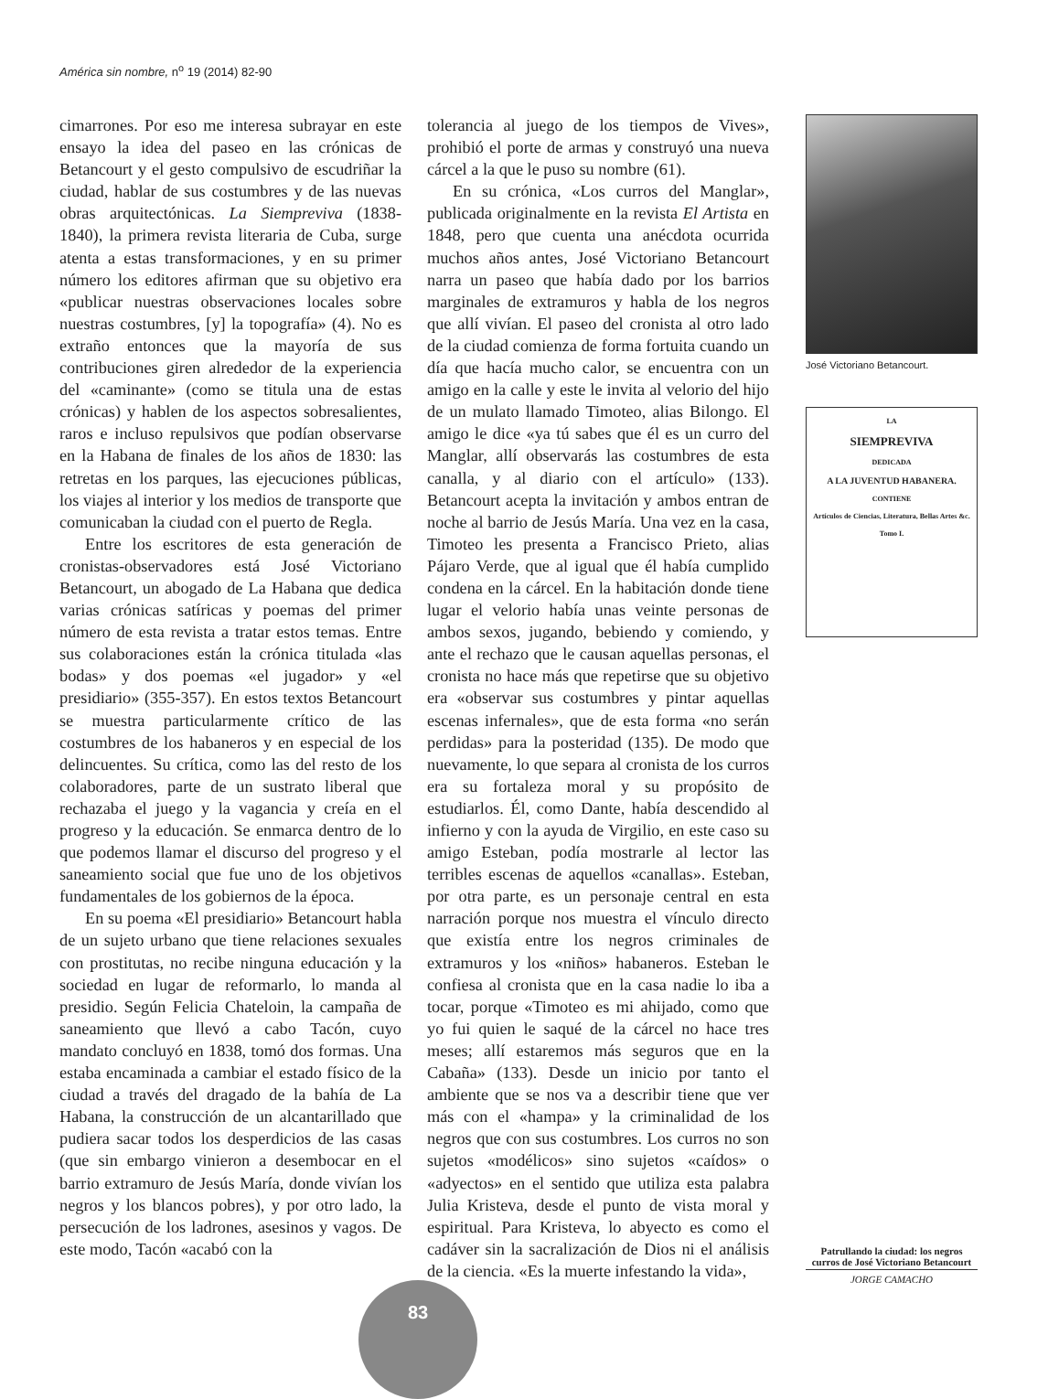América sin nombre, n<sup>o</sup> 19 (2014) 82-90
cimarrones. Por eso me interesa subrayar en este ensayo la idea del paseo en las crónicas de Betancourt y el gesto compulsivo de escudriñar la ciudad, hablar de sus costumbres y de las nuevas obras arquitectónicas. La Siempreviva (1838-1840), la primera revista literaria de Cuba, surge atenta a estas transformaciones, y en su primer número los editores afirman que su objetivo era «publicar nuestras observaciones locales sobre nuestras costumbres, [y] la topografía» (4). No es extraño entonces que la mayoría de sus contribuciones giren alrededor de la experiencia del «caminante» (como se titula una de estas crónicas) y hablen de los aspectos sobresalientes, raros e incluso repulsivos que podían observarse en la Habana de finales de los años de 1830: las retretas en los parques, las ejecuciones públicas, los viajes al interior y los medios de transporte que comunicaban la ciudad con el puerto de Regla.
Entre los escritores de esta generación de cronistas-observadores está José Victoriano Betancourt, un abogado de La Habana que dedica varias crónicas satíricas y poemas del primer número de esta revista a tratar estos temas. Entre sus colaboraciones están la crónica titulada «las bodas» y dos poemas «el jugador» y «el presidiario» (355-357). En estos textos Betancourt se muestra particularmente crítico de las costumbres de los habaneros y en especial de los delincuentes. Su crítica, como las del resto de los colaboradores, parte de un sustrato liberal que rechazaba el juego y la vagancia y creía en el progreso y la educación. Se enmarca dentro de lo que podemos llamar el discurso del progreso y el saneamiento social que fue uno de los objetivos fundamentales de los gobiernos de la época.
En su poema «El presidiario» Betancourt habla de un sujeto urbano que tiene relaciones sexuales con prostitutas, no recibe ninguna educación y la sociedad en lugar de reformarlo, lo manda al presidio. Según Felicia Chateloin, la campaña de saneamiento que llevó a cabo Tacón, cuyo mandato concluyó en 1838, tomó dos formas. Una estaba encaminada a cambiar el estado físico de la ciudad a través del dragado de la bahía de La Habana, la construcción de un alcantarillado que pudiera sacar todos los desperdicios de las casas (que sin embargo vinieron a desembocar en el barrio extramuro de Jesús María, donde vivían los negros y los blancos pobres), y por otro lado, la persecución de los ladrones, asesinos y vagos. De este modo, Tacón «acabó con la
tolerancia al juego de los tiempos de Vives», prohibió el porte de armas y construyó una nueva cárcel a la que le puso su nombre (61).
En su crónica, «Los curros del Manglar», publicada originalmente en la revista El Artista en 1848, pero que cuenta una anécdota ocurrida muchos años antes, José Victoriano Betancourt narra un paseo que había dado por los barrios marginales de extramuros y habla de los negros que allí vivían. El paseo del cronista al otro lado de la ciudad comienza de forma fortuita cuando un día que hacía mucho calor, se encuentra con un amigo en la calle y este le invita al velorio del hijo de un mulato llamado Timoteo, alias Bilongo. El amigo le dice «ya tú sabes que él es un curro del Manglar, allí observarás las costumbres de esta canalla, y al diario con el artículo» (133). Betancourt acepta la invitación y ambos entran de noche al barrio de Jesús María. Una vez en la casa, Timoteo les presenta a Francisco Prieto, alias Pájaro Verde, que al igual que él había cumplido condena en la cárcel. En la habitación donde tiene lugar el velorio había unas veinte personas de ambos sexos, jugando, bebiendo y comiendo, y ante el rechazo que le causan aquellas personas, el cronista no hace más que repetirse que su objetivo era «observar sus costumbres y pintar aquellas escenas infernales», que de esta forma «no serán perdidas» para la posteridad (135). De modo que nuevamente, lo que separa al cronista de los curros era su fortaleza moral y su propósito de estudiarlos. Él, como Dante, había descendido al infierno y con la ayuda de Virgilio, en este caso su amigo Esteban, podía mostrarle al lector las terribles escenas de aquellos «canallas». Esteban, por otra parte, es un personaje central en esta narración porque nos muestra el vínculo directo que existía entre los negros criminales de extramuros y los «niños» habaneros. Esteban le confiesa al cronista que en la casa nadie lo iba a tocar, porque «Timoteo es mi ahijado, como que yo fui quien le saqué de la cárcel no hace tres meses; allí estaremos más seguros que en la Cabaña» (133). Desde un inicio por tanto el ambiente que se nos va a describir tiene que ver más con el «hampa» y la criminalidad de los negros que con sus costumbres. Los curros no son sujetos «modélicos» sino sujetos «caídos» o «adyectos» en el sentido que utiliza esta palabra Julia Kristeva, desde el punto de vista moral y espiritual. Para Kristeva, lo abyecto es como el cadáver sin la sacralización de Dios ni el análisis de la ciencia. «Es la muerte infestando la vida»,
José Victoriano Betancourt.
LA
SIEMPREVIVA
DEDICADA
A LA JUVENTUD HABANERA.
CONTIENE
Artículos de Ciencias, Literatura, Bellas Artes &c.
Tomo I.
Patrullando la ciudad: los negros curros de José Victoriano Betancourt
JORGE CAMACHO
83